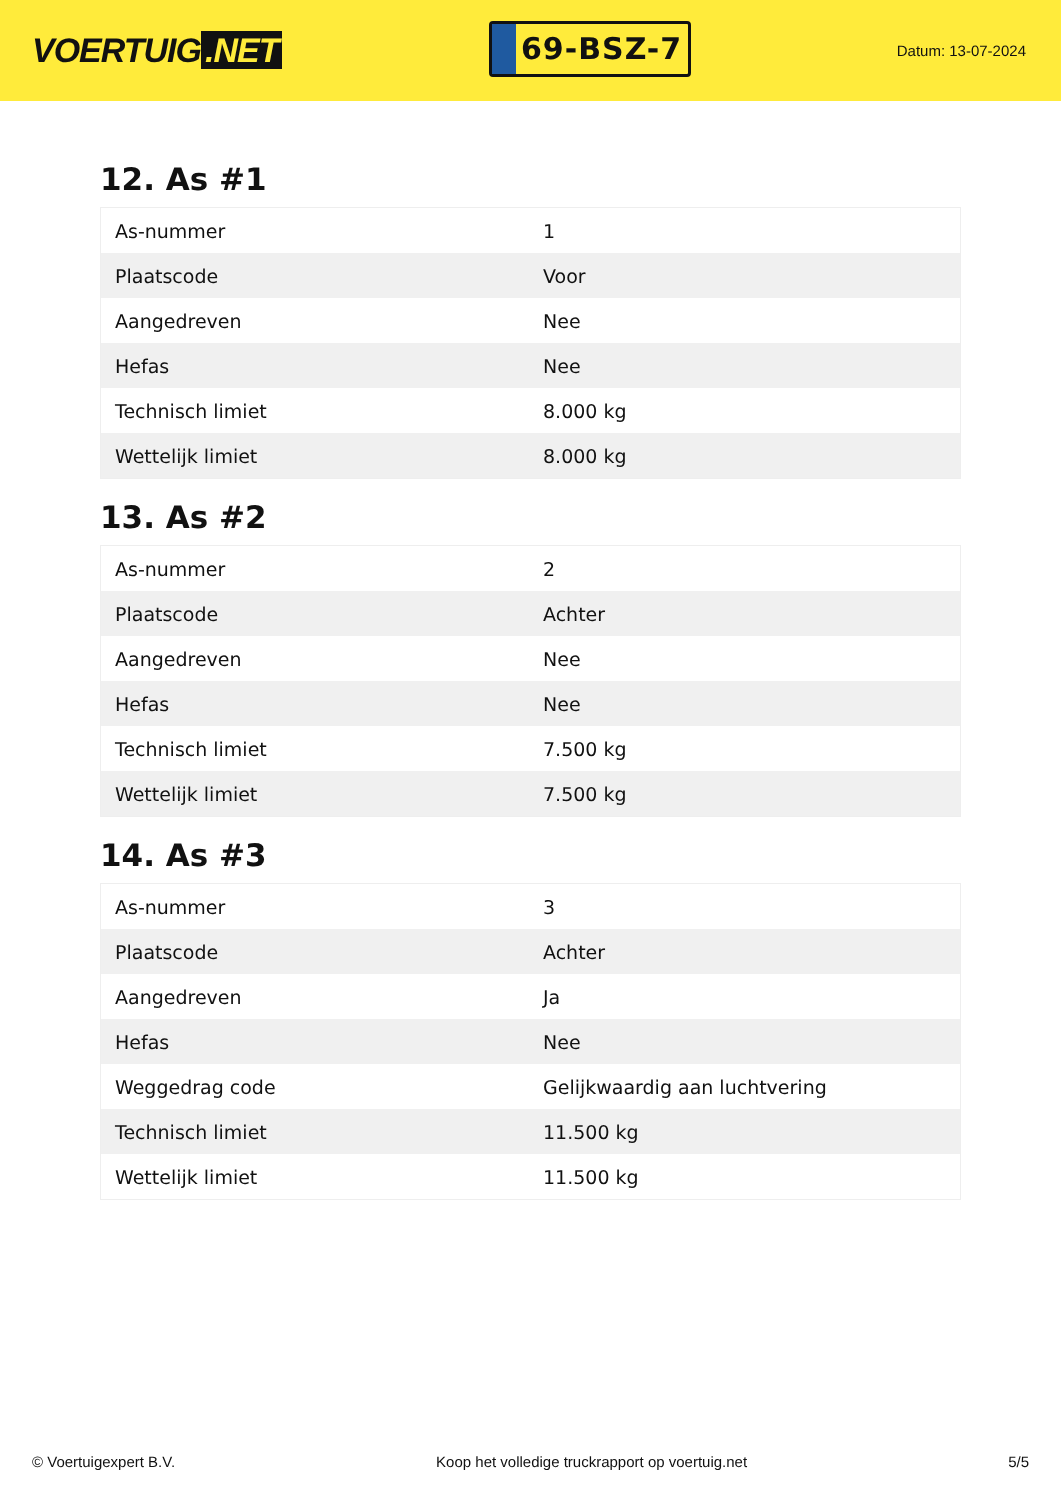VOERTUIG.NET
69-BSZ-7
Datum: 13-07-2024
12. As #1
| As-nummer | 1 |
| Plaatscode | Voor |
| Aangedreven | Nee |
| Hefas | Nee |
| Technisch limiet | 8.000 kg |
| Wettelijk limiet | 8.000 kg |
13. As #2
| As-nummer | 2 |
| Plaatscode | Achter |
| Aangedreven | Nee |
| Hefas | Nee |
| Technisch limiet | 7.500 kg |
| Wettelijk limiet | 7.500 kg |
14. As #3
| As-nummer | 3 |
| Plaatscode | Achter |
| Aangedreven | Ja |
| Hefas | Nee |
| Weggedrag code | Gelijkwaardig aan luchtvering |
| Technisch limiet | 11.500 kg |
| Wettelijk limiet | 11.500 kg |
© Voertuigexpert B.V. Koop het volledige truckrapport op voertuig.net 5/5